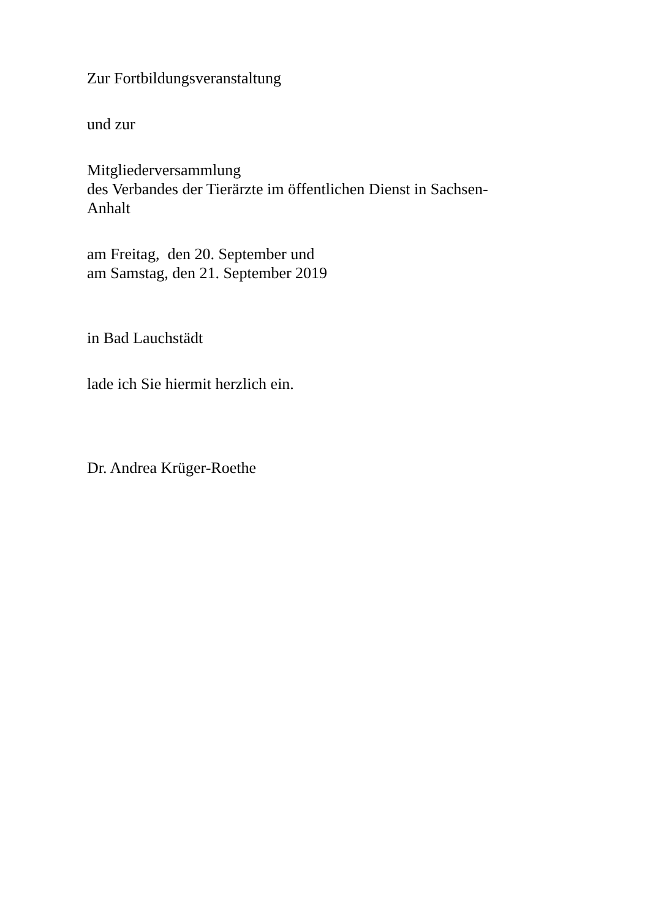Zur Fortbildungsveranstaltung
und zur
Mitgliederversammlung
des Verbandes der Tierärzte im öffentlichen Dienst in Sachsen-
Anhalt
am Freitag, den 20. September und
am Samstag, den 21. September 2019
in Bad Lauchstädt
lade ich Sie hiermit herzlich ein.
Dr. Andrea Krüger-Roethe